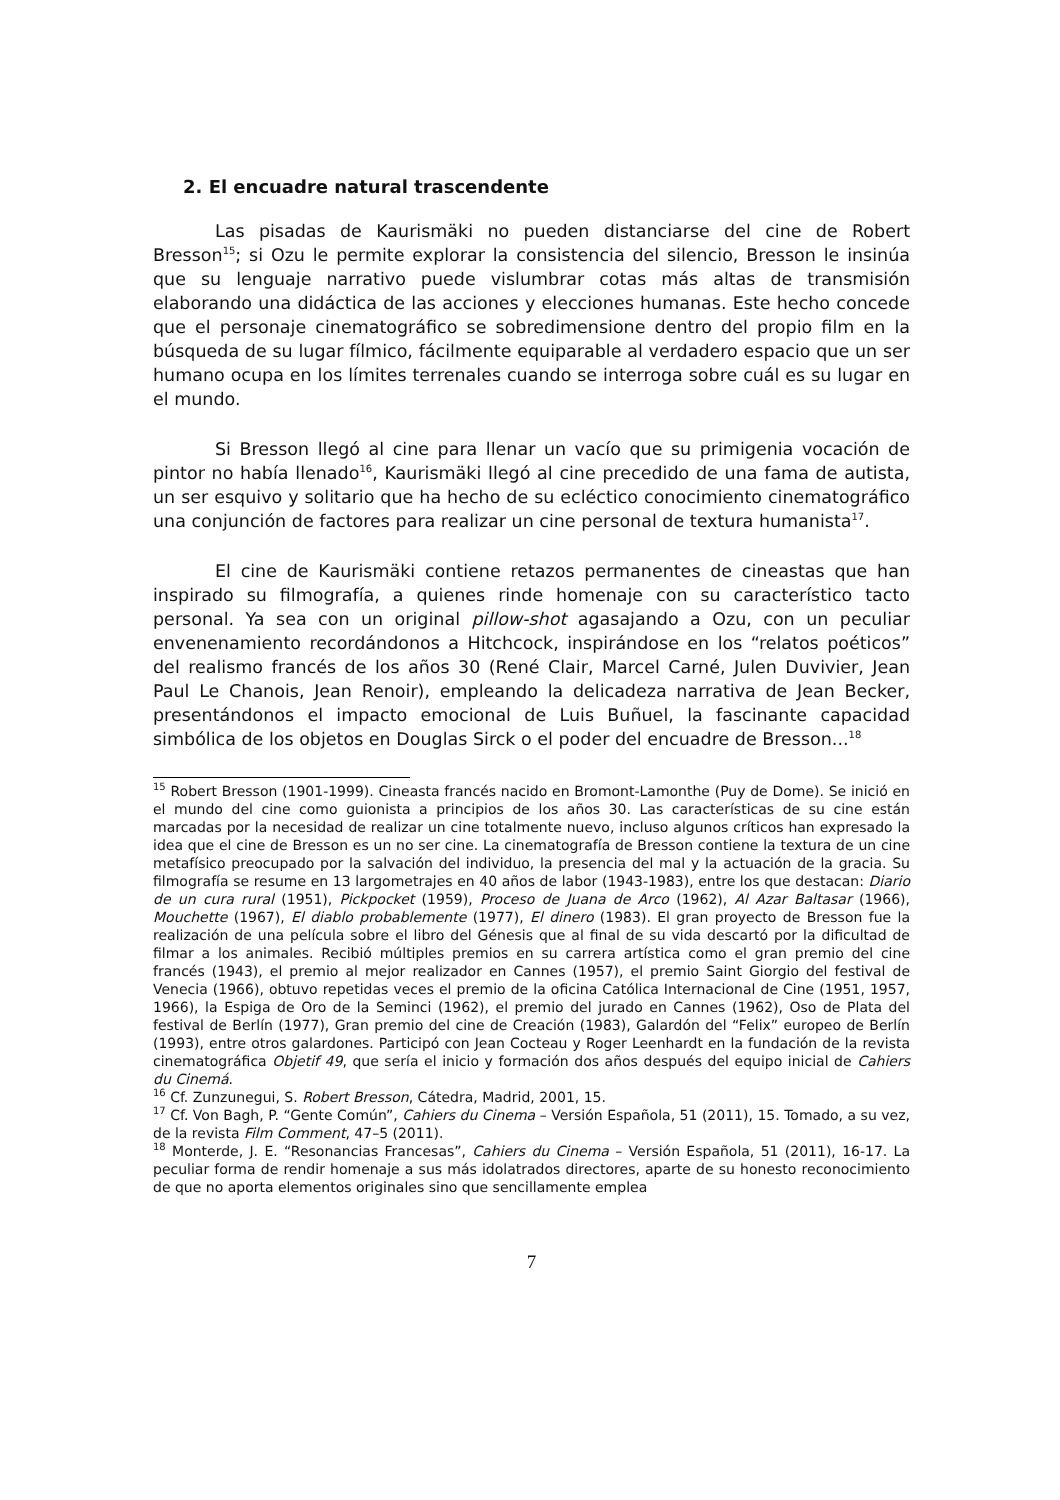2. El encuadre natural trascendente
Las pisadas de Kaurismäki no pueden distanciarse del cine de Robert Bresson<sup>15</sup>; si Ozu le permite explorar la consistencia del silencio, Bresson le insinúa que su lenguaje narrativo puede vislumbrar cotas más altas de transmisión elaborando una didáctica de las acciones y elecciones humanas. Este hecho concede que el personaje cinematográfico se sobredimensione dentro del propio film en la búsqueda de su lugar fílmico, fácilmente equiparable al verdadero espacio que un ser humano ocupa en los límites terrenales cuando se interroga sobre cuál es su lugar en el mundo.
Si Bresson llegó al cine para llenar un vacío que su primigenia vocación de pintor no había llenado<sup>16</sup>, Kaurismäki llegó al cine precedido de una fama de autista, un ser esquivo y solitario que ha hecho de su ecléctico conocimiento cinematográfico una conjunción de factores para realizar un cine personal de textura humanista<sup>17</sup>.
El cine de Kaurismäki contiene retazos permanentes de cineastas que han inspirado su filmografía, a quienes rinde homenaje con su característico tacto personal. Ya sea con un original pillow-shot agasajando a Ozu, con un peculiar envenenamiento recordándonos a Hitchcock, inspirándose en los “relatos poéticos” del realismo francés de los años 30 (René Clair, Marcel Carné, Julen Duvivier, Jean Paul Le Chanois, Jean Renoir), empleando la delicadeza narrativa de Jean Becker, presentándonos el impacto emocional de Luis Buñuel, la fascinante capacidad simbólica de los objetos en Douglas Sirck o el poder del encuadre de Bresson...<sup>18</sup>
<sup>15</sup> Robert Bresson (1901-1999). Cineasta francés nacido en Bromont-Lamonthe (Puy de Dome). Se inició en el mundo del cine como guionista a principios de los años 30. Las características de su cine están marcadas por la necesidad de realizar un cine totalmente nuevo, incluso algunos críticos han expresado la idea que el cine de Bresson es un no ser cine. La cinematografía de Bresson contiene la textura de un cine metafísico preocupado por la salvación del individuo, la presencia del mal y la actuación de la gracia. Su filmografía se resume en 13 largometrajes en 40 años de labor (1943-1983), entre los que destacan: Diario de un cura rural (1951), Pickpocket (1959), Proceso de Juana de Arco (1962), Al Azar Baltasar (1966), Mouchette (1967), El diablo probablemente (1977), El dinero (1983). El gran proyecto de Bresson fue la realización de una película sobre el libro del Génesis que al final de su vida descartó por la dificultad de filmar a los animales. Recibió múltiples premios en su carrera artística como el gran premio del cine francés (1943), el premio al mejor realizador en Cannes (1957), el premio Saint Giorgio del festival de Venecia (1966), obtuvo repetidas veces el premio de la oficina Católica Internacional de Cine (1951, 1957, 1966), la Espiga de Oro de la Seminci (1962), el premio del jurado en Cannes (1962), Oso de Plata del festival de Berlín (1977), Gran premio del cine de Creación (1983), Galardón del “Felix” europeo de Berlín (1993), entre otros galardones. Participó con Jean Cocteau y Roger Leenhardt en la fundación de la revista cinematográfica Objetif 49, que sería el inicio y formación dos años después del equipo inicial de Cahiers du Cinemá.
<sup>16</sup> Cf. Zunzunegui, S. Robert Bresson, Cátedra, Madrid, 2001, 15.
<sup>17</sup> Cf. Von Bagh, P. “Gente Común”, Cahiers du Cinema – Versión Española, 51 (2011), 15. Tomado, a su vez, de la revista Film Comment, 47–5 (2011).
<sup>18</sup> Monterde, J. E. “Resonancias Francesas”, Cahiers du Cinema – Versión Española, 51 (2011), 16-17. La peculiar forma de rendir homenaje a sus más idolatrados directores, aparte de su honesto reconocimiento de que no aporta elementos originales sino que sencillamente emplea
7